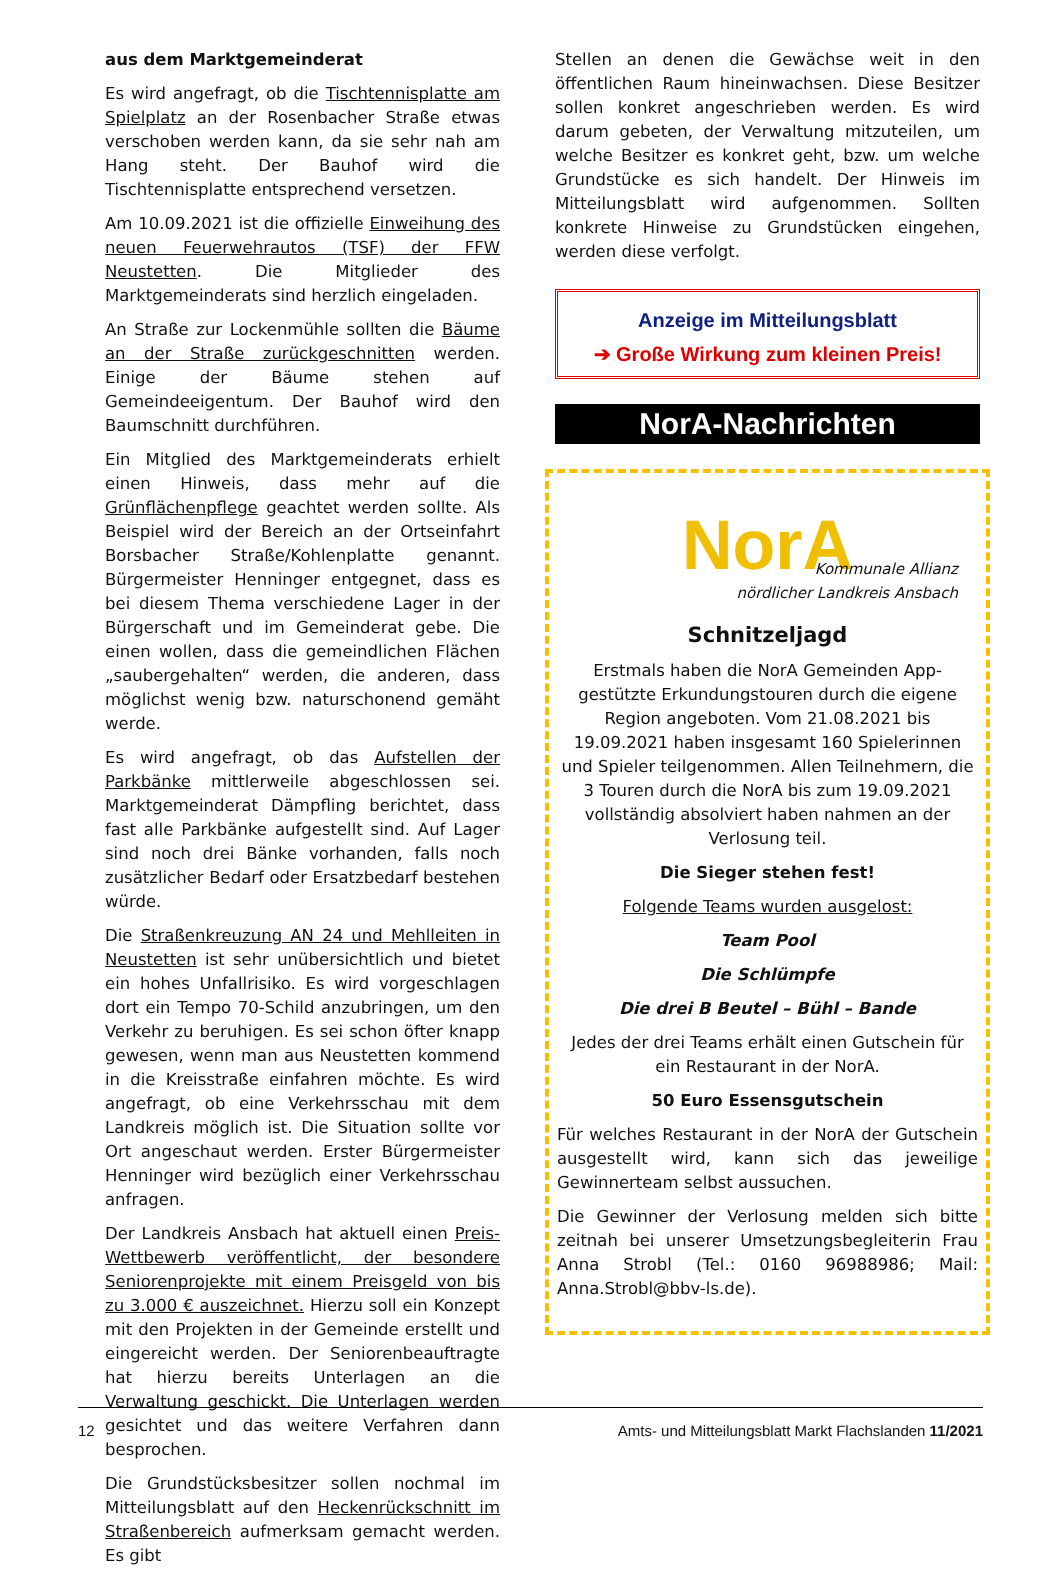aus dem Marktgemeinderat
Es wird angefragt, ob die Tischtennisplatte am Spielplatz an der Rosenbacher Straße etwas verschoben werden kann, da sie sehr nah am Hang steht. Der Bauhof wird die Tischtennisplatte entsprechend versetzen.
Am 10.09.2021 ist die offizielle Einweihung des neuen Feuerwehrautos (TSF) der FFW Neustetten. Die Mitglieder des Marktgemeinderats sind herzlich eingeladen.
An Straße zur Lockenmühle sollten die Bäume an der Straße zurückgeschnitten werden. Einige der Bäume stehen auf Gemeindeeigentum. Der Bauhof wird den Baumschnitt durchführen.
Ein Mitglied des Marktgemeinderats erhielt einen Hinweis, dass mehr auf die Grünflächenpflege geachtet werden sollte. Als Beispiel wird der Bereich an der Ortseinfahrt Borsbacher Straße/Kohlenplatte genannt. Bürgermeister Henninger entgegnet, dass es bei diesem Thema verschiedene Lager in der Bürgerschaft und im Gemeinderat gebe. Die einen wollen, dass die gemeindlichen Flächen „saubergehalten“ werden, die anderen, dass möglichst wenig bzw. naturschonend gemäht werde.
Es wird angefragt, ob das Aufstellen der Parkbänke mittlerweile abgeschlossen sei. Marktgemeinderat Dämpfling berichtet, dass fast alle Parkbänke aufgestellt sind. Auf Lager sind noch drei Bänke vorhanden, falls noch zusätzlicher Bedarf oder Ersatzbedarf bestehen würde.
Die Straßenkreuzung AN 24 und Mehlleiten in Neustetten ist sehr unübersichtlich und bietet ein hohes Unfallrisiko. Es wird vorgeschlagen dort ein Tempo 70-Schild anzubringen, um den Verkehr zu beruhigen. Es sei schon öfter knapp gewesen, wenn man aus Neustetten kommend in die Kreisstraße einfahren möchte. Es wird angefragt, ob eine Verkehrsschau mit dem Landkreis möglich ist. Die Situation sollte vor Ort angeschaut werden. Erster Bürgermeister Henninger wird bezüglich einer Verkehrsschau anfragen.
Der Landkreis Ansbach hat aktuell einen Preis-Wettbewerb veröffentlicht, der besondere Seniorenprojekte mit einem Preisgeld von bis zu 3.000 € auszeichnet. Hierzu soll ein Konzept mit den Projekten in der Gemeinde erstellt und eingereicht werden. Der Seniorenbeauftragte hat hierzu bereits Unterlagen an die Verwaltung geschickt. Die Unterlagen werden gesichtet und das weitere Verfahren dann besprochen.
Die Grundstücksbesitzer sollen nochmal im Mitteilungsblatt auf den Heckenrückschnitt im Straßenbereich aufmerksam gemacht werden. Es gibt
Stellen an denen die Gewächse weit in den öffentlichen Raum hineinwachsen. Diese Besitzer sollen konkret angeschrieben werden. Es wird darum gebeten, der Verwaltung mitzuteilen, um welche Besitzer es konkret geht, bzw. um welche Grundstücke es sich handelt. Der Hinweis im Mitteilungsblatt wird aufgenommen. Sollten konkrete Hinweise zu Grundstücken eingehen, werden diese verfolgt.
Anzeige im Mitteilungsblatt
➔ Große Wirkung zum kleinen Preis!
NorA-Nachrichten
NorA
Kommunale Allianz
nördlicher Landkreis Ansbach
Schnitzeljagd
Erstmals haben die NorA Gemeinden App-gestützte Erkundungstouren durch die eigene Region angeboten. Vom 21.08.2021 bis 19.09.2021 haben insgesamt 160 Spielerinnen und Spieler teilgenommen. Allen Teilnehmern, die 3 Touren durch die NorA bis zum 19.09.2021 vollständig absolviert haben nahmen an der Verlosung teil.
Die Sieger stehen fest!
Folgende Teams wurden ausgelost:
Team Pool
Die Schlümpfe
Die drei B Beutel – Bühl – Bande
Jedes der drei Teams erhält einen Gutschein für ein Restaurant in der NorA.
50 Euro Essensgutschein
Für welches Restaurant in der NorA der Gutschein ausgestellt wird, kann sich das jeweilige Gewinnerteam selbst aussuchen.
Die Gewinner der Verlosung melden sich bitte zeitnah bei unserer Umsetzungsbegleiterin Frau Anna Strobl (Tel.: 0160 96988986; Mail: Anna.Strobl@bbv-ls.de).
12 Amts- und Mitteilungsblatt Markt Flachslanden 11/2021